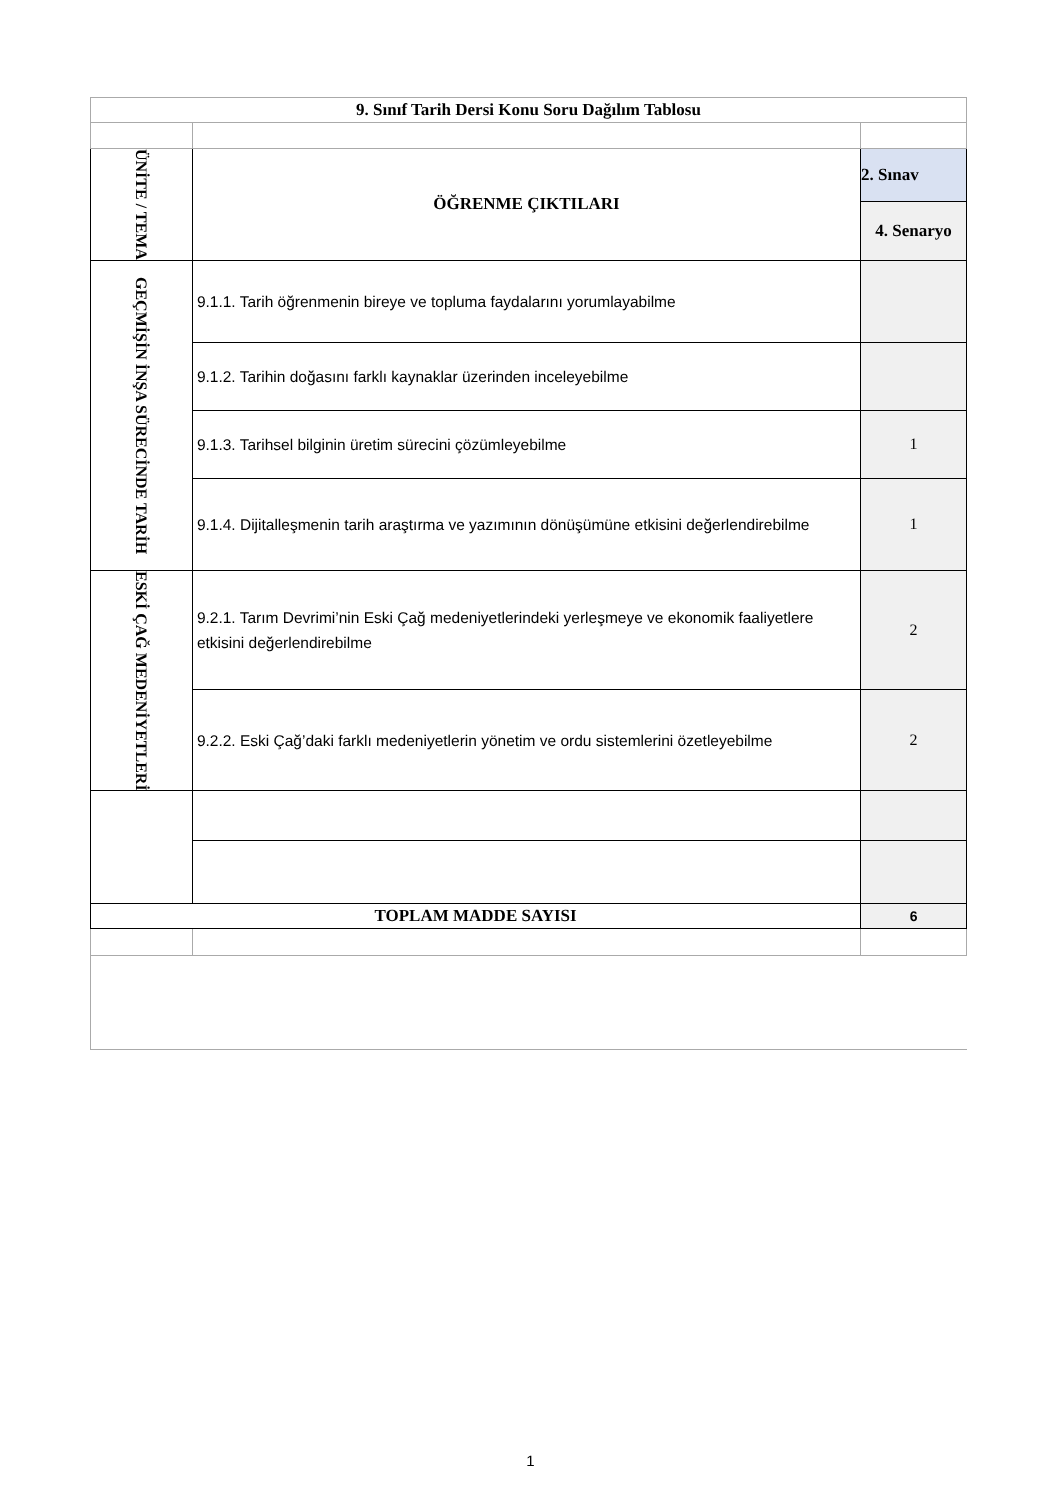| 9. Sınıf Tarih Dersi Konu Soru Dağılım Tablosu | | |
| ÜNİTE / TEMA | ÖĞRENME ÇIKTILARI | 2. Sınav |
| | | 4. Senaryo |
| GEÇMİŞİN İNŞA SÜRECİNDE TARİH | 9.1.1. Tarih öğrenmenin bireye ve topluma faydalarını yorumlayabilme | |
| | 9.1.2. Tarihin doğasını farklı kaynaklar üzerinden inceleyebilme | |
| | 9.1.3. Tarihsel bilginin üretim sürecini çözümleyebilme | 1 |
| | 9.1.4. Dijitalleşmenin tarih araştırma ve yazımının dönüşümüne etkisini değerlendirebilme | 1 |
| ESKİ ÇAĞ MEDENİYETLERİ | 9.2.1. Tarım Devrimi’nin Eski Çağ medeniyetlerindeki yerleşmeye ve ekonomik faaliyetlere etkisini değerlendirebilme | 2 |
| | 9.2.2. Eski Çağ’daki farklı medeniyetlerin yönetim ve ordu sistemlerini özetleyebilme | 2 |
| TOPLAM MADDE SAYISI | | 6 |
1